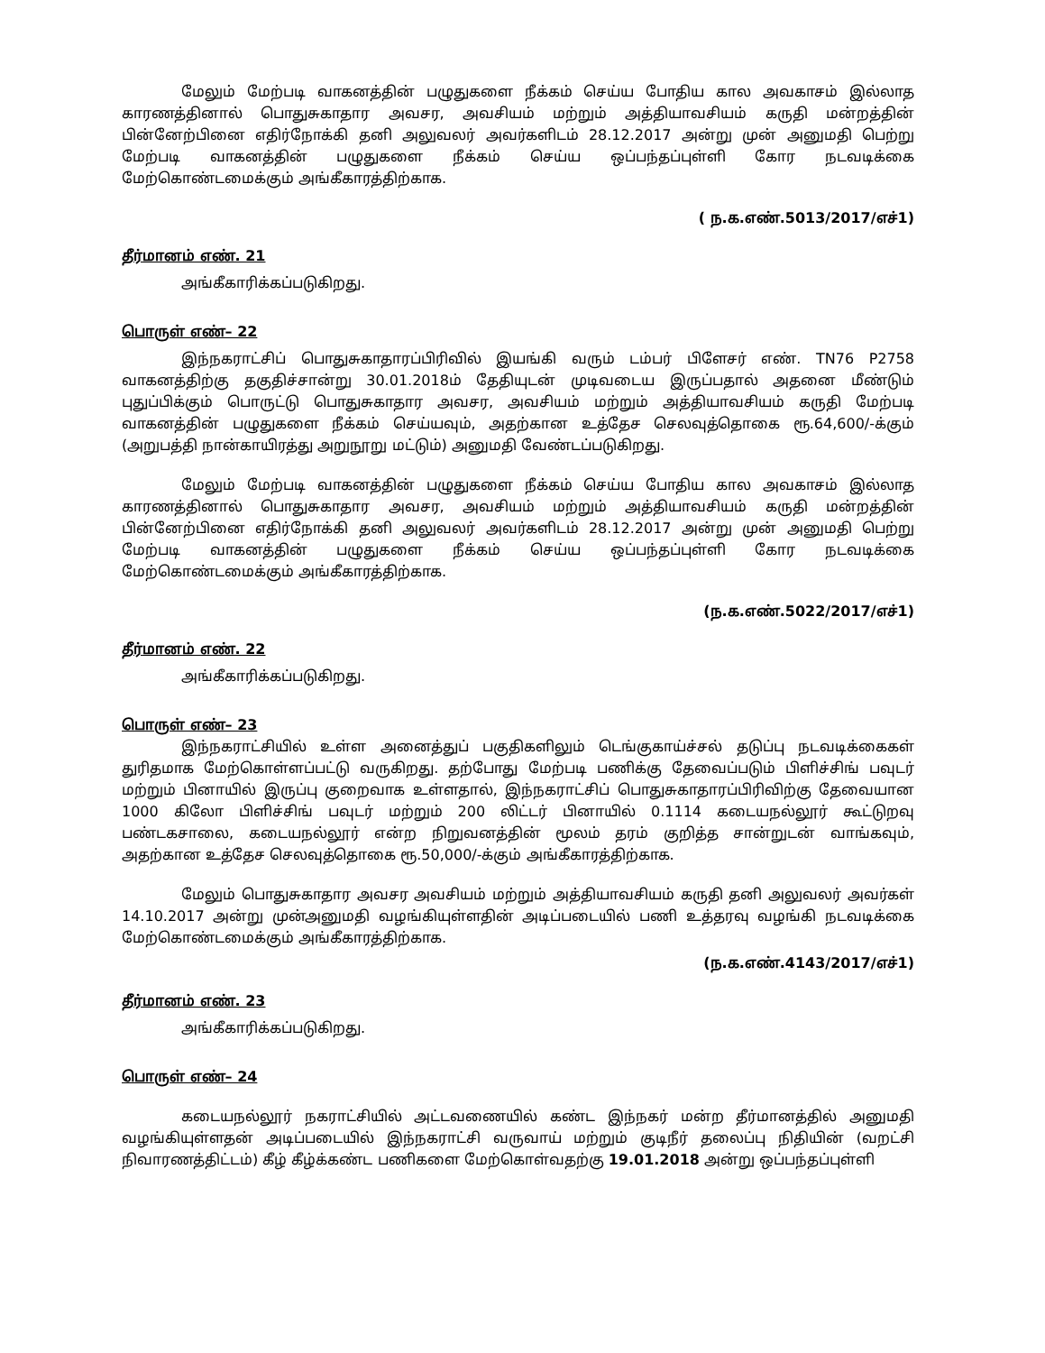மேலும் மேற்படி வாகனத்தின் பழுதுகளை நீக்கம் செய்ய போதிய கால அவகாசம் இல்லாத காரணத்தினால் பொதுசுகாதார அவசர, அவசியம் மற்றும் அத்தியாவசியம் கருதி மன்றத்தின் பின்னேற்பினை எதிர்நோக்கி தனி அலுவலர் அவர்களிடம் 28.12.2017 அன்று முன் அனுமதி பெற்று மேற்படி வாகனத்தின் பழுதுகளை நீக்கம் செய்ய ஒப்பந்தப்புள்ளி கோர நடவடிக்கை மேற்கொண்டமைக்கும் அங்கீகாரத்திற்காக.
( ந.க.எண்.5013/2017/எச்1)
தீர்மானம் எண். 21
அங்கீகாரிக்கப்படுகிறது.
பொருள் எண்– 22
இந்நகராட்சிப் பொதுசுகாதாரப்பிரிவில் இயங்கி வரும் டம்பர் பிளேசர் எண். TN76 P2758 வாகனத்திற்கு தகுதிச்சான்று 30.01.2018ம் தேதியுடன் முடிவடைய இருப்பதால் அதனை மீண்டும் புதுப்பிக்கும் பொருட்டு பொதுசுகாதார அவசர, அவசியம் மற்றும் அத்தியாவசியம் கருதி மேற்படி வாகனத்தின் பழுதுகளை நீக்கம் செய்யவும், அதற்கான உத்தேச செலவுத்தொகை ரூ.64,600/-க்கும் (அறுபத்தி நான்காயிரத்து அறுநூறு மட்டும்) அனுமதி வேண்டப்படுகிறது.
மேலும் மேற்படி வாகனத்தின் பழுதுகளை நீக்கம் செய்ய போதிய கால அவகாசம் இல்லாத காரணத்தினால் பொதுசுகாதார அவசர, அவசியம் மற்றும் அத்தியாவசியம் கருதி மன்றத்தின் பின்னேற்பினை எதிர்நோக்கி தனி அலுவலர் அவர்களிடம் 28.12.2017 அன்று முன் அனுமதி பெற்று மேற்படி வாகனத்தின் பழுதுகளை நீக்கம் செய்ய ஒப்பந்தப்புள்ளி கோர நடவடிக்கை மேற்கொண்டமைக்கும் அங்கீகாரத்திற்காக.
(ந.க.எண்.5022/2017/எச்1)
தீர்மானம் எண். 22
அங்கீகாரிக்கப்படுகிறது.
பொருள் எண்– 23
இந்நகராட்சியில் உள்ள அனைத்துப் பகுதிகளிலும் டெங்குகாய்ச்சல் தடுப்பு நடவடிக்கைகள் துரிதமாக மேற்கொள்ளப்பட்டு வருகிறது. தற்போது மேற்படி பணிக்கு தேவைப்படும் பிளிச்சிங் பவுடர் மற்றும் பினாயில் இருப்பு குறைவாக உள்ளதால், இந்நகராட்சிப் பொதுசுகாதாரப்பிரிவிற்கு தேவையான 1000 கிலோ பிளிச்சிங் பவுடர் மற்றும் 200 லிட்டர் பினாயில் 0.1114 கடையநல்லூர் கூட்டுறவு பண்டகசாலை, கடையநல்லூர் என்ற நிறுவனத்தின் மூலம் தரம் குறித்த சான்றுடன் வாங்கவும், அதற்கான உத்தேச செலவுத்தொகை ரூ.50,000/-க்கும் அங்கீகாரத்திற்காக.
மேலும் பொதுசுகாதார அவசர அவசியம் மற்றும் அத்தியாவசியம் கருதி தனி அலுவலர் அவர்கள் 14.10.2017 அன்று முன்அனுமதி வழங்கியுள்ளதின் அடிப்படையில் பணி உத்தரவு வழங்கி நடவடிக்கை மேற்கொண்டமைக்கும் அங்கீகாரத்திற்காக.
(ந.க.எண்.4143/2017/எச்1)
தீர்மானம் எண். 23
அங்கீகாரிக்கப்படுகிறது.
பொருள் எண்– 24
கடையநல்லூர் நகராட்சியில் அட்டவணையில் கண்ட இந்நகர் மன்ற தீர்மானத்தில் அனுமதி வழங்கியுள்ளதன் அடிப்படையில் இந்நகராட்சி வருவாய் மற்றும் குடிநீர் தலைப்பு நிதியின் (வறட்சி நிவாரணத்திட்டம்) கீழ் கீழ்க்கண்ட பணிகளை மேற்கொள்வதற்கு 19.01.2018 அன்று ஒப்பந்தப்புள்ளி